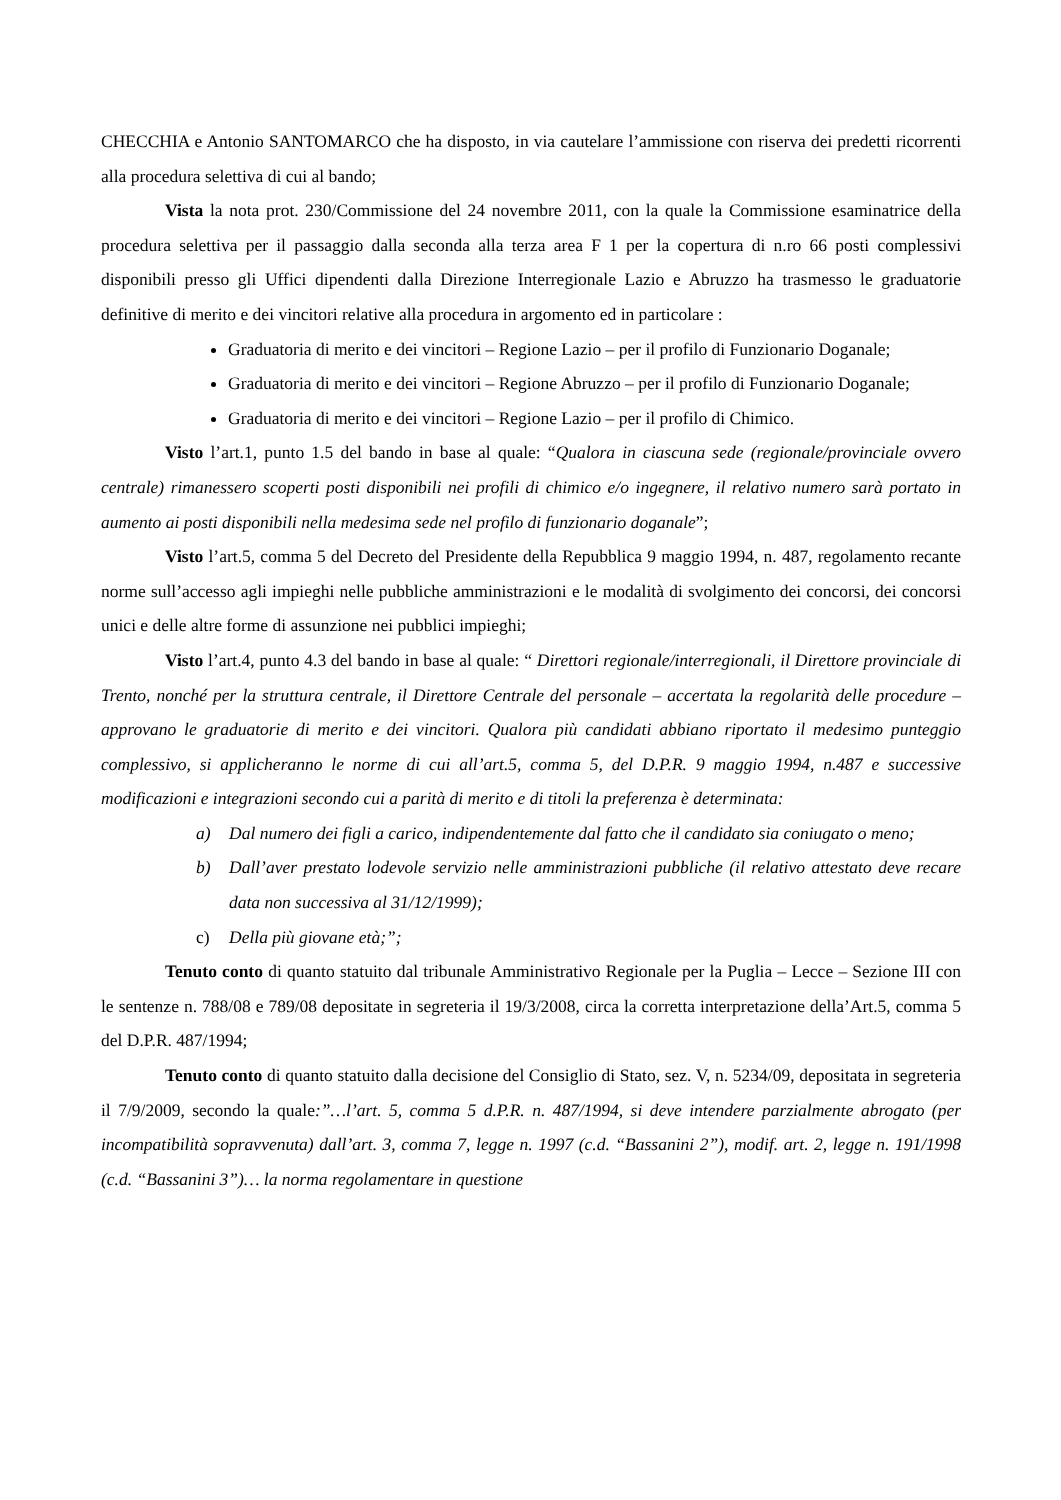CHECCHIA e Antonio SANTOMARCO che ha disposto, in via cautelare l’ammissione con riserva dei predetti ricorrenti alla procedura selettiva di cui al bando;
Vista la nota prot. 230/Commissione del 24 novembre 2011, con la quale la Commissione esaminatrice della procedura selettiva per il passaggio dalla seconda alla terza area F 1 per la copertura di n.ro 66 posti complessivi disponibili presso gli Uffici dipendenti dalla Direzione Interregionale Lazio e Abruzzo ha trasmesso le graduatorie definitive di merito e dei vincitori relative alla procedura in argomento ed in particolare :
Graduatoria di merito e dei vincitori – Regione Lazio – per il profilo di Funzionario Doganale;
Graduatoria di merito e dei vincitori – Regione Abruzzo – per il profilo di Funzionario Doganale;
Graduatoria di merito e dei vincitori – Regione Lazio – per il profilo di Chimico.
Visto l’art.1, punto 1.5 del bando in base al quale: “Qualora in ciascuna sede (regionale/provinciale ovvero centrale) rimanessero scoperti posti disponibili nei profili di chimico e/o ingegnere, il relativo numero sarà portato in aumento ai posti disponibili nella medesima sede nel profilo di funzionario doganale”;
Visto l’art.5, comma 5 del Decreto del Presidente della Repubblica 9 maggio 1994, n. 487, regolamento recante norme sull’accesso agli impieghi nelle pubbliche amministrazioni e le modalità di svolgimento dei concorsi, dei concorsi unici e delle altre forme di assunzione nei pubblici impieghi;
Visto l’art.4, punto 4.3 del bando in base al quale: “ Direttori regionale/interregionali, il Direttore provinciale di Trento, nonché per la struttura centrale, il Direttore Centrale del personale – accertata la regolarità delle procedure – approvano le graduatorie di merito e dei vincitori. Qualora più candidati abbiano riportato il medesimo punteggio complessivo, si applicheranno le norme di cui all’art.5, comma 5, del D.P.R. 9 maggio 1994, n.487 e successive modificazioni e integrazioni secondo cui a parità di merito e di titoli la preferenza è determinata:
a) Dal numero dei figli a carico, indipendentemente dal fatto che il candidato sia coniugato o meno;
b) Dall’aver prestato lodevole servizio nelle amministrazioni pubbliche (il relativo attestato deve recare data non successiva al 31/12/1999);
c) Della più giovane età;”;
Tenuto conto di quanto statuito dal tribunale Amministrativo Regionale per la Puglia – Lecce – Sezione III con le sentenze n. 788/08 e 789/08 depositate in segreteria il 19/3/2008, circa la corretta interpretazione della’Art.5, comma 5 del D.P.R. 487/1994;
Tenuto conto di quanto statuito dalla decisione del Consiglio di Stato, sez. V, n. 5234/09, depositata in segreteria il 7/9/2009, secondo la quale:”…l’art. 5, comma 5 d.P.R. n. 487/1994, si deve intendere parzialmente abrogato (per incompatibilità sopravvenuta) dall’art. 3, comma 7, legge n. 1997 (c.d. “Bassanini 2”), modif. art. 2, legge n. 191/1998 (c.d. “Bassanini 3”)… la norma regolamentare in questione